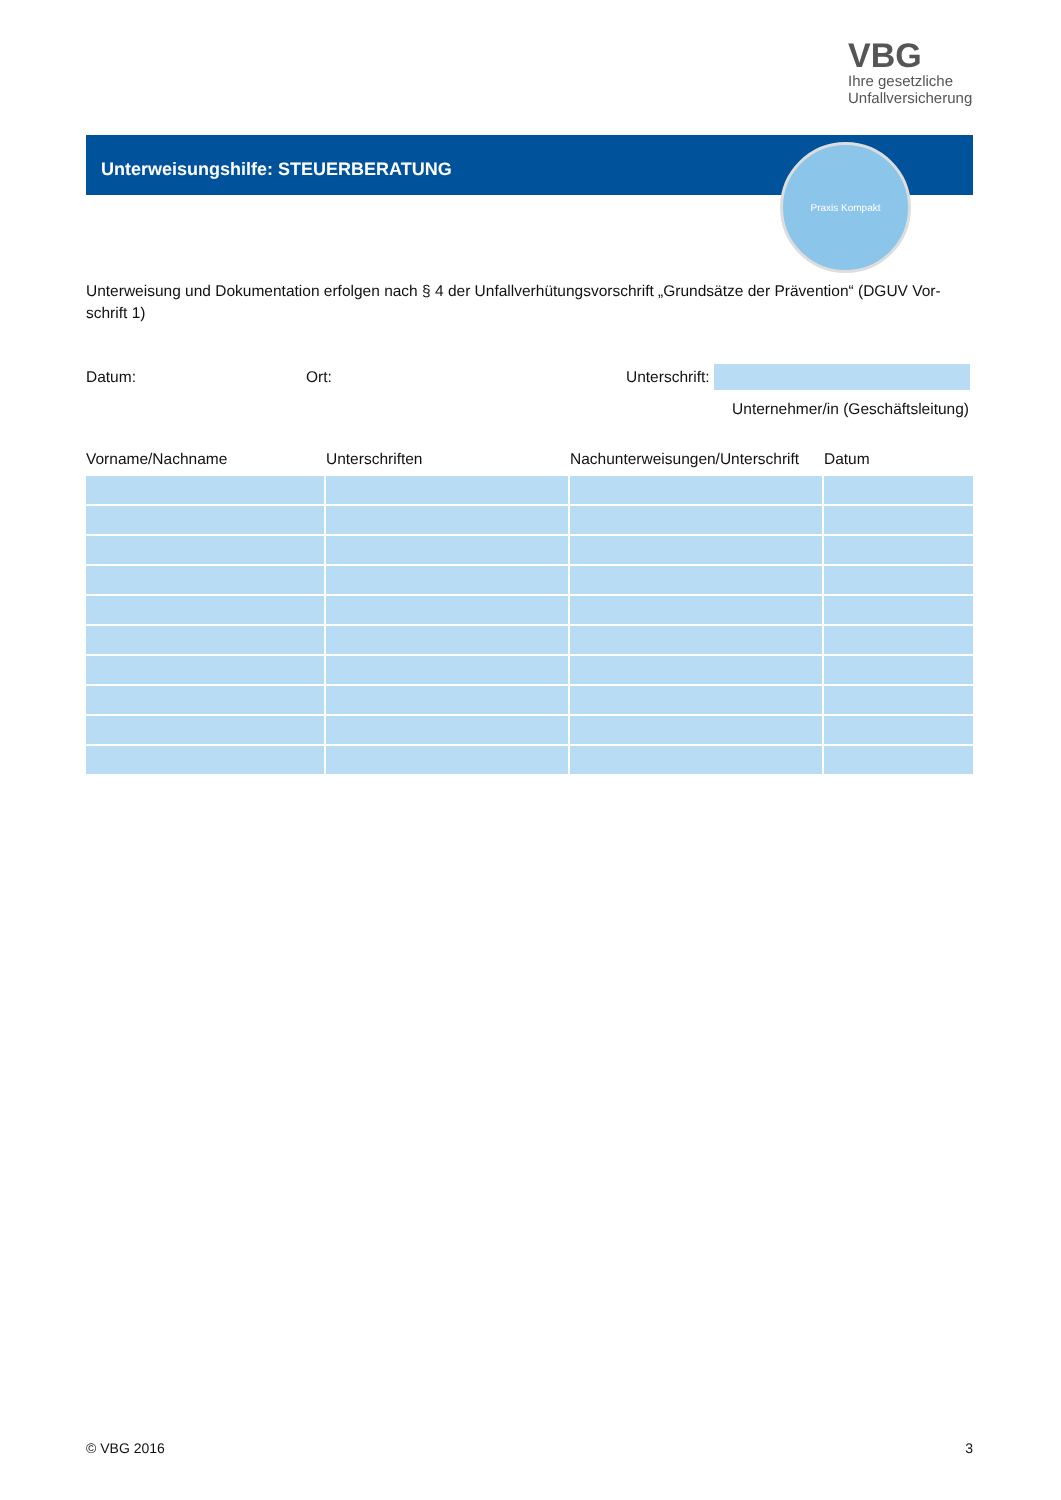VBG
Ihre gesetzliche
Unfallversicherung
Unterweisungshilfe: STEUERBERATUNG Praxis Kompakt
Unterweisung und Dokumentation erfolgen nach § 4 der Unfallverhütungsvorschrift „Grundsätze der Prävention“ (DGUV Vor-schrift 1)
Datum: Ort: Unterschrift:
Unternehmer/in (Geschäftsleitung)
| Vorname/Nachname | Unterschriften | Nachunterweisungen/Unterschrift | Datum |
| --- | --- | --- | --- |
© VBG 2016 3